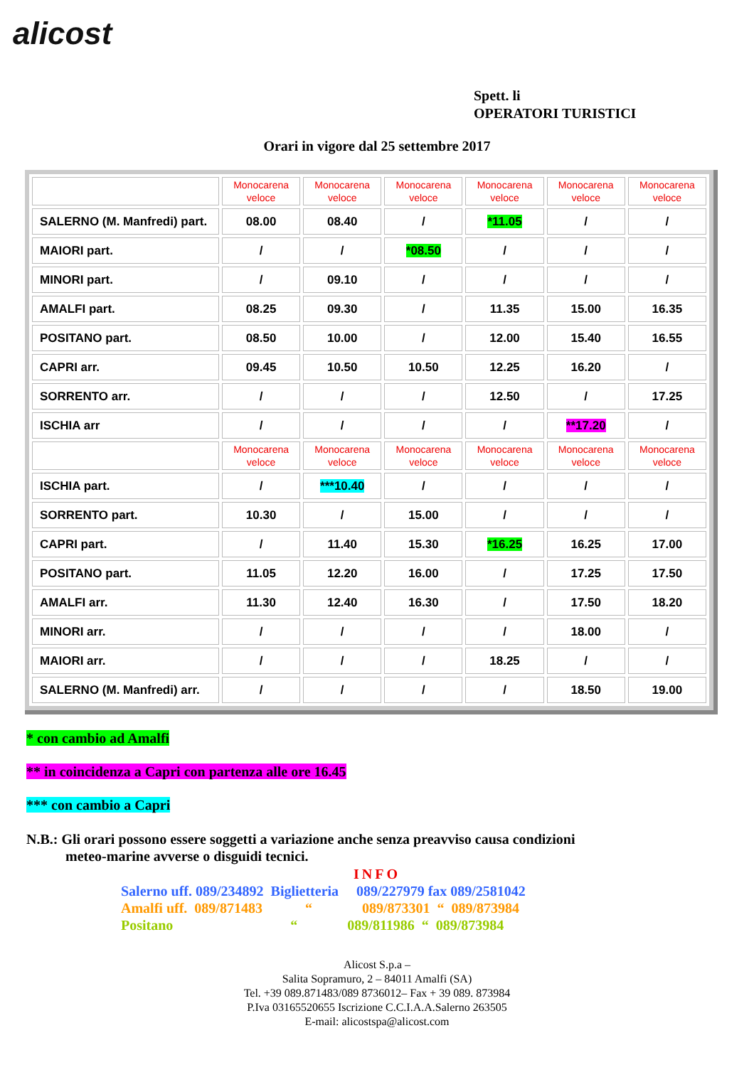alicost
Spett. li
OPERATORI TURISTICI
Orari in vigore dal 25 settembre 2017
| | Monocarena veloce | Monocarena veloce | Monocarena veloce | Monocarena veloce | Monocarena veloce | Monocarena veloce |
| SALERNO (M. Manfredi) part. | 08.00 | 08.40 | / | *11.05 | / | / |
| MAIORI part. | / | / | *08.50 | / | / | / |
| MINORI part. | / | 09.10 | / | / | / | / |
| AMALFI part. | 08.25 | 09.30 | / | 11.35 | 15.00 | 16.35 |
| POSITANO part. | 08.50 | 10.00 | / | 12.00 | 15.40 | 16.55 |
| CAPRI arr. | 09.45 | 10.50 | 10.50 | 12.25 | 16.20 | / |
| SORRENTO arr. | / | / | / | 12.50 | / | 17.25 |
| ISCHIA arr | / | / | / | / | **17.20 | / |
| | Monocarena veloce | Monocarena veloce | Monocarena veloce | Monocarena veloce | Monocarena veloce | Monocarena veloce |
| ISCHIA part. | / | ***10.40 | / | / | / | / |
| SORRENTO part. | 10.30 | / | 15.00 | / | / | / |
| CAPRI part. | / | 11.40 | 15.30 | *16.25 | 16.25 | 17.00 |
| POSITANO part. | 11.05 | 12.20 | 16.00 | / | 17.25 | 17.50 |
| AMALFI arr. | 11.30 | 12.40 | 16.30 | / | 17.50 | 18.20 |
| MINORI arr. | / | / | / | / | 18.00 | / |
| MAIORI arr. | / | / | / | 18.25 | / | / |
| SALERNO (M. Manfredi) arr. | / | / | / | / | 18.50 | 19.00 |
* con cambio ad Amalfi
** in coincidenza a Capri con partenza alle ore 16.45
*** con cambio a Capri
N.B.: Gli orari possono essere soggetti a variazione anche senza preavviso causa condizioni
meteo-marine avverse o disguidi tecnici.
INFO
Salerno uff. 089/234892 Biglietteria 089/227979 fax 089/2581042
Amalfi uff. 089/871483 “ 089/873301 “ 089/873984
Positano “ 089/811986 “ 089/873984
Alicost S.p.a –
Salita Sopramuro, 2 – 84011 Amalfi (SA)
Tel. +39 089.871483/089 8736012– Fax + 39 089. 873984
P.Iva 03165520655 Iscrizione C.C.I.A.A.Salerno 263505
E-mail: alicostspa@alicost.com